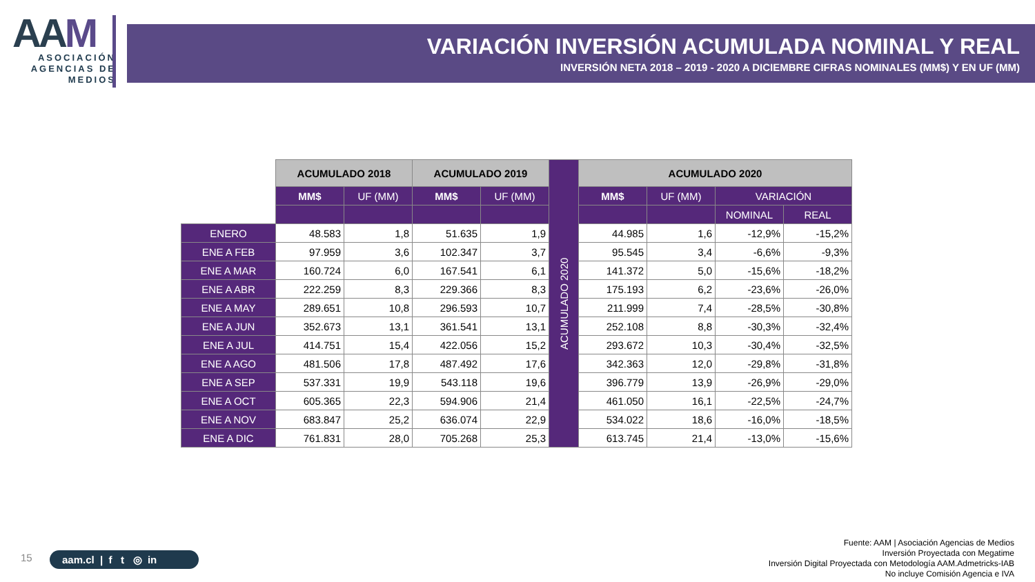AAM
ASOCIACIÓN
AGENCIAS DE
MEDIOS
VARIACIÓN INVERSIÓN ACUMULADA NOMINAL Y REAL
INVERSIÓN NETA 2018 – 2019 - 2020 A DICIEMBRE CIFRAS NOMINALES (MM$) Y EN UF (MM)
| | ACUMULADO 2018 | | ACUMULADO 2019 | | ACUMULADO 2020 | ACUMULADO 2020 | | | |
| | MM$ | UF (MM) | MM$ | UF (MM) | | MM$ | UF (MM) | VARIACIÓN | |
| | | | | | | | | NOMINAL | REAL |
| ENERO | 48.583 | 1,8 | 51.635 | 1,9 | | 44.985 | 1,6 | -12,9% | -15,2% |
| ENE A FEB | 97.959 | 3,6 | 102.347 | 3,7 | | 95.545 | 3,4 | -6,6% | -9,3% |
| ENE A MAR | 160.724 | 6,0 | 167.541 | 6,1 | | 141.372 | 5,0 | -15,6% | -18,2% |
| ENE A ABR | 222.259 | 8,3 | 229.366 | 8,3 | | 175.193 | 6,2 | -23,6% | -26,0% |
| ENE A MAY | 289.651 | 10,8 | 296.593 | 10,7 | | 211.999 | 7,4 | -28,5% | -30,8% |
| ENE A JUN | 352.673 | 13,1 | 361.541 | 13,1 | | 252.108 | 8,8 | -30,3% | -32,4% |
| ENE A JUL | 414.751 | 15,4 | 422.056 | 15,2 | | 293.672 | 10,3 | -30,4% | -32,5% |
| ENE A AGO | 481.506 | 17,8 | 487.492 | 17,6 | | 342.363 | 12,0 | -29,8% | -31,8% |
| ENE A SEP | 537.331 | 19,9 | 543.118 | 19,6 | | 396.779 | 13,9 | -26,9% | -29,0% |
| ENE A OCT | 605.365 | 22,3 | 594.906 | 21,4 | | 461.050 | 16,1 | -22,5% | -24,7% |
| ENE A NOV | 683.847 | 25,2 | 636.074 | 22,9 | | 534.022 | 18,6 | -16,0% | -18,5% |
| ENE A DIC | 761.831 | 28,0 | 705.268 | 25,3 | | 613.745 | 21,4 | -13,0% | -15,6% |
15 aam.cl | f t ◎ in
Fuente: AAM | Asociación Agencias de Medios
Inversión Proyectada con Megatime
Inversión Digital Proyectada con Metodología AAM.Admetricks-IAB
No incluye Comisión Agencia e IVA